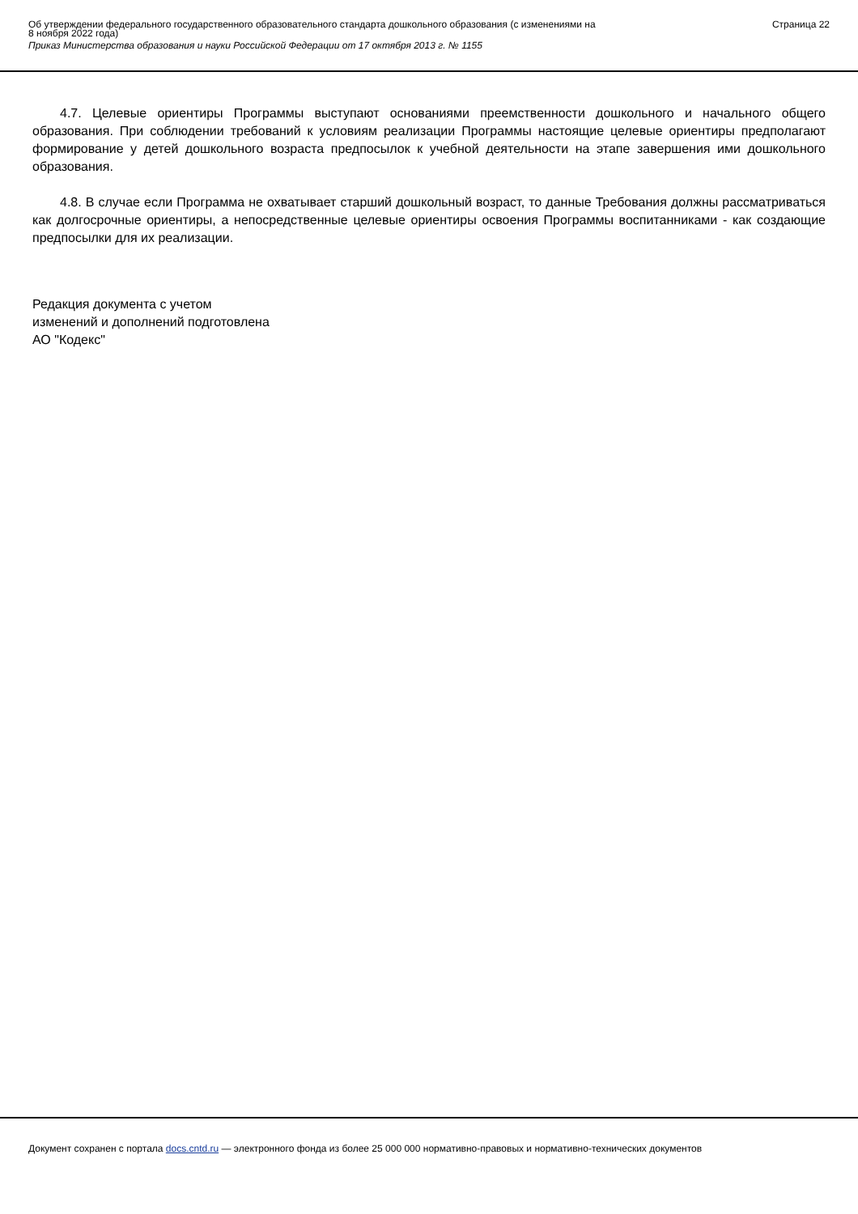Об утверждении федерального государственного образовательного стандарта дошкольного образования (с изменениями на
8 ноября 2022 года)
Приказ Министерства образования и науки Российской Федерации от 17 октября 2013 г. № 1155
Страница 22
4.7. Целевые ориентиры Программы выступают основаниями преемственности дошкольного и начального общего образования. При соблюдении требований к условиям реализации Программы настоящие целевые ориентиры предполагают формирование у детей дошкольного возраста предпосылок к учебной деятельности на этапе завершения ими дошкольного образования.
4.8. В случае если Программа не охватывает старший дошкольный возраст, то данные Требования должны рассматриваться как долгосрочные ориентиры, а непосредственные целевые ориентиры освоения Программы воспитанниками - как создающие предпосылки для их реализации.
Редакция документа с учетом
изменений и дополнений подготовлена
АО "Кодекс"
Документ сохранен с портала docs.cntd.ru — электронного фонда из более 25 000 000 нормативно-правовых и нормативно-технических документов